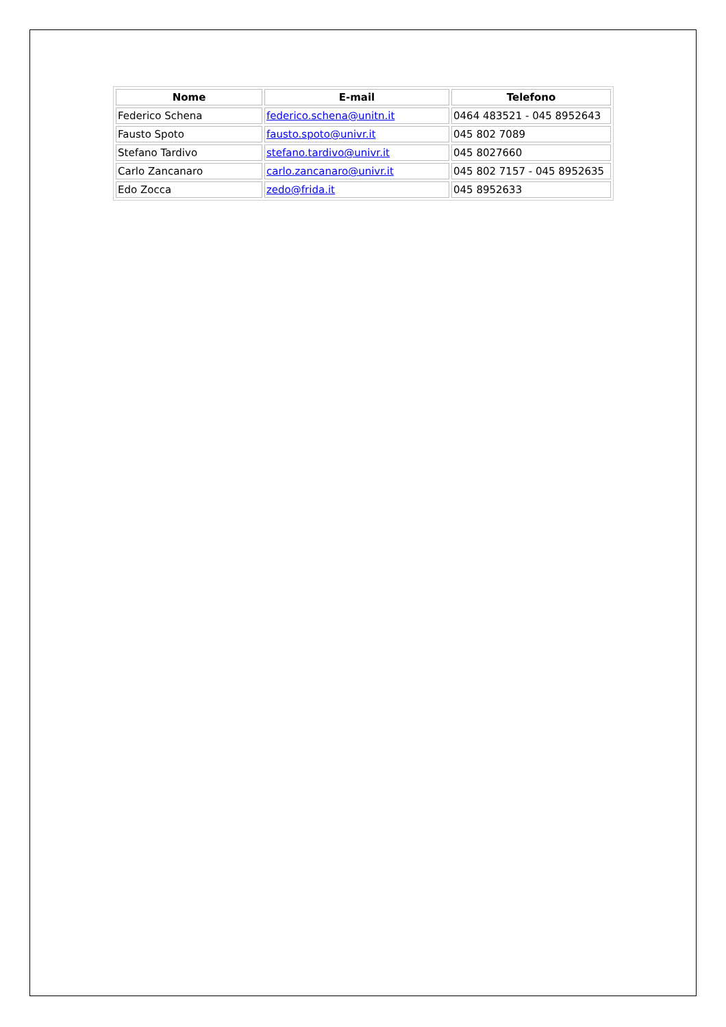| Nome | E-mail | Telefono |
| --- | --- | --- |
| Federico Schena | federico.schena@unitn.it | 0464 483521 - 045 8952643 |
| Fausto Spoto | fausto.spoto@univr.it | 045 802 7089 |
| Stefano Tardivo | stefano.tardivo@univr.it | 045 8027660 |
| Carlo Zancanaro | carlo.zancanaro@univr.it | 045 802 7157 - 045 8952635 |
| Edo Zocca | zedo@frida.it | 045 8952633 |